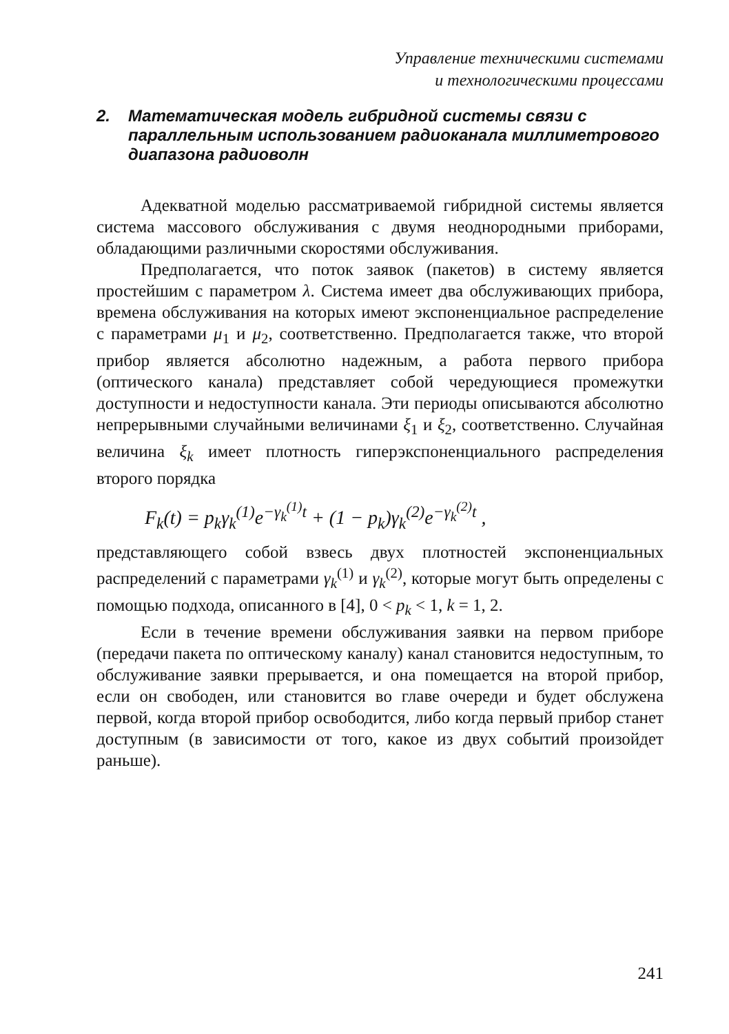Управление техническими системами
и технологическими процессами
2. Математическая модель гибридной системы связи с параллельным использованием радиоканала миллиметрового диапазона радиоволн
Адекватной моделью рассматриваемой гибридной системы является система массового обслуживания с двумя неоднородными приборами, обладающими различными скоростями обслуживания.
Предполагается, что поток заявок (пакетов) в систему является простейшим с параметром λ. Система имеет два обслуживающих прибора, времена обслуживания на которых имеют экспоненциальное распределение с параметрами μ<sub>1</sub> и μ<sub>2</sub>, соответственно. Предполагается также, что второй прибор является абсолютно надежным, а работа первого прибора (оптического канала) представляет собой чередующиеся промежутки доступности и недоступности канала. Эти периоды описываются абсолютно непрерывными случайными величинами ξ<sub>1</sub> и ξ<sub>2</sub>, соответственно. Случайная величина ξ<sub>k</sub> имеет плотность гиперэкспоненциального распределения второго порядка
F<sub>k</sub>(t) = p<sub>k</sub>γ<sub>k</sub><sup>(1)</sup>e<sup>−γ<sub>k</sub><sup>(1)</sup>t</sup> + (1 − p<sub>k</sub>)γ<sub>k</sub><sup>(2)</sup>e<sup>−γ<sub>k</sub><sup>(2)</sup>t</sup> ,
представляющего собой взвесь двух плотностей экспоненциальных распределений с параметрами γ<sub>k</sub><sup>(1)</sup> и γ<sub>k</sub><sup>(2)</sup>, которые могут быть определены с помощью подхода, описанного в [4], 0 < p<sub>k</sub> < 1, k = 1, 2.
Если в течение времени обслуживания заявки на первом приборе (передачи пакета по оптическому каналу) канал становится недоступным, то обслуживание заявки прерывается, и она помещается на второй прибор, если он свободен, или становится во главе очереди и будет обслужена первой, когда второй прибор освободится, либо когда первый прибор станет доступным (в зависимости от того, какое из двух событий произойдет раньше).
241